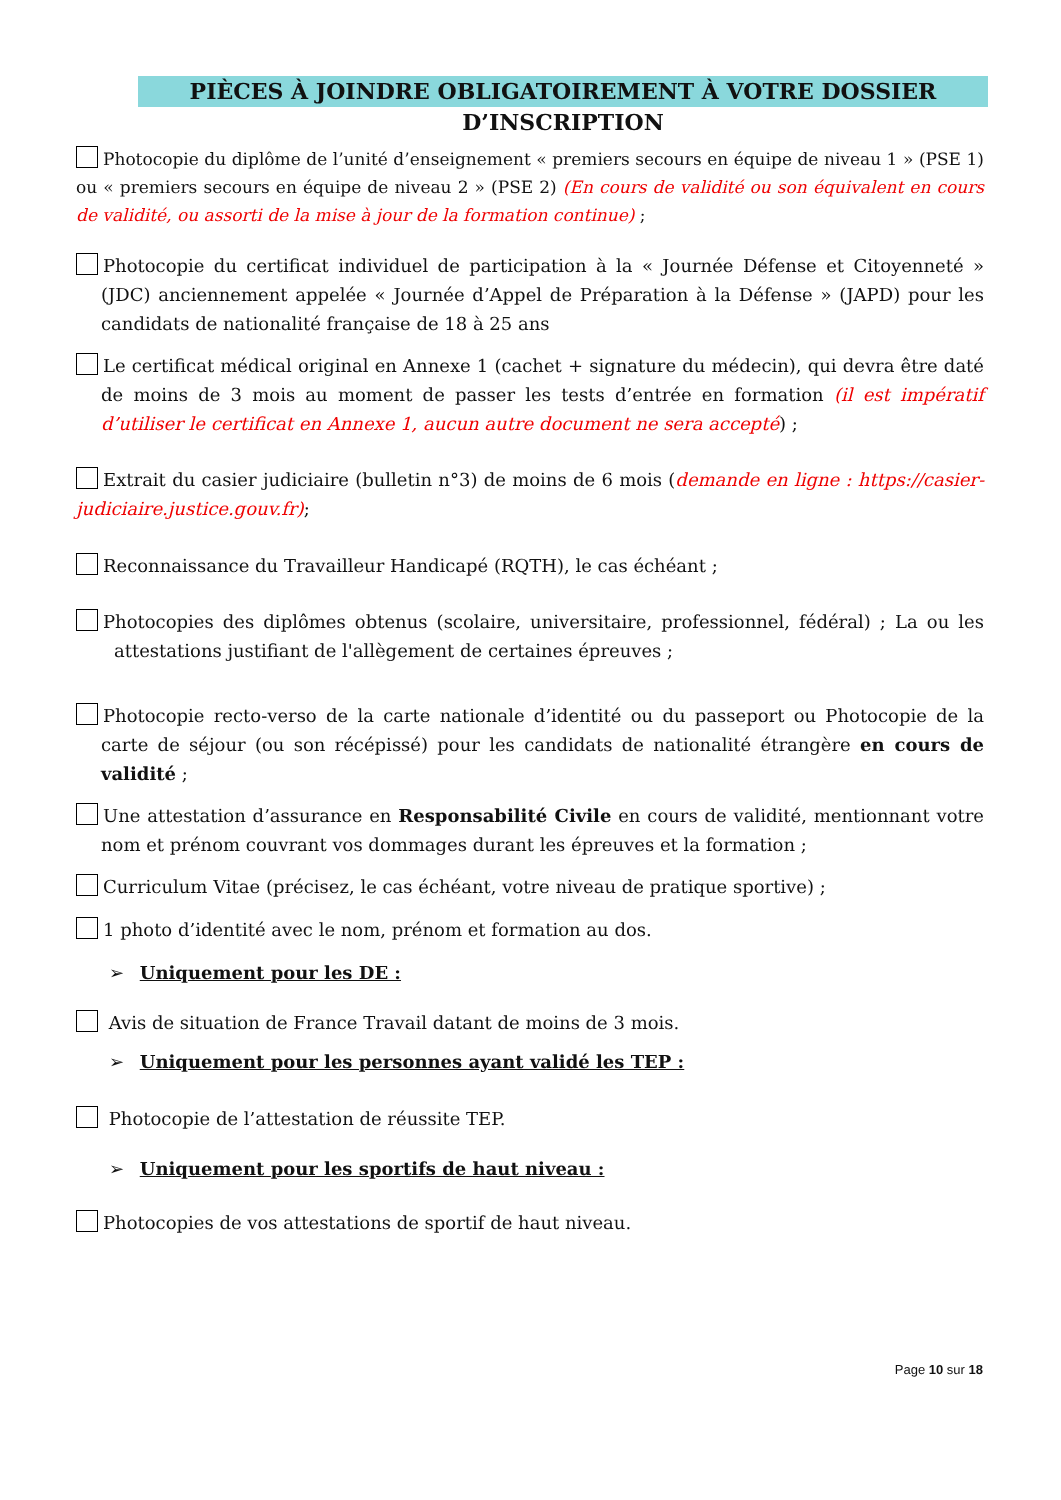PIÈCES À JOINDRE OBLIGATOIREMENT À VOTRE DOSSIER D’INSCRIPTION
Photocopie du diplôme de l’unité d’enseignement « premiers secours en équipe de niveau 1 » (PSE 1) ou « premiers secours en équipe de niveau 2 » (PSE 2) (En cours de validité ou son équivalent en cours de validité, ou assorti de la mise à jour de la formation continue) ;
Photocopie du certificat individuel de participation à la « Journée Défense et Citoyenneté » (JDC) anciennement appelée « Journée d’Appel de Préparation à la Défense » (JAPD) pour les candidats de nationalité française de 18 à 25 ans
Le certificat médical original en Annexe 1 (cachet + signature du médecin), qui devra être daté de moins de 3 mois au moment de passer les tests d’entrée en formation (il est impératif d’utiliser le certificat en Annexe 1, aucun autre document ne sera accepté) ;
Extrait du casier judiciaire (bulletin n°3) de moins de 6 mois (demande en ligne : https://casier-judiciaire.justice.gouv.fr);
Reconnaissance du Travailleur Handicapé (RQTH), le cas échéant ;
Photocopies des diplômes obtenus (scolaire, universitaire, professionnel, fédéral) ; La ou les attestations justifiant de l'allègement de certaines épreuves ;
Photocopie recto-verso de la carte nationale d’identité ou du passeport ou Photocopie de la carte de séjour (ou son récépissé) pour les candidats de nationalité étrangère en cours de validité ;
Une attestation d’assurance en Responsabilité Civile en cours de validité, mentionnant votre nom et prénom couvrant vos dommages durant les épreuves et la formation ;
Curriculum Vitae (précisez, le cas échéant, votre niveau de pratique sportive) ;
1 photo d’identité avec le nom, prénom et formation au dos.
➢ Uniquement pour les DE :
Avis de situation de France Travail datant de moins de 3 mois.
➢ Uniquement pour les personnes ayant validé les TEP :
Photocopie de l’attestation de réussite TEP.
➢ Uniquement pour les sportifs de haut niveau :
Photocopies de vos attestations de sportif de haut niveau.
Page 10 sur 18